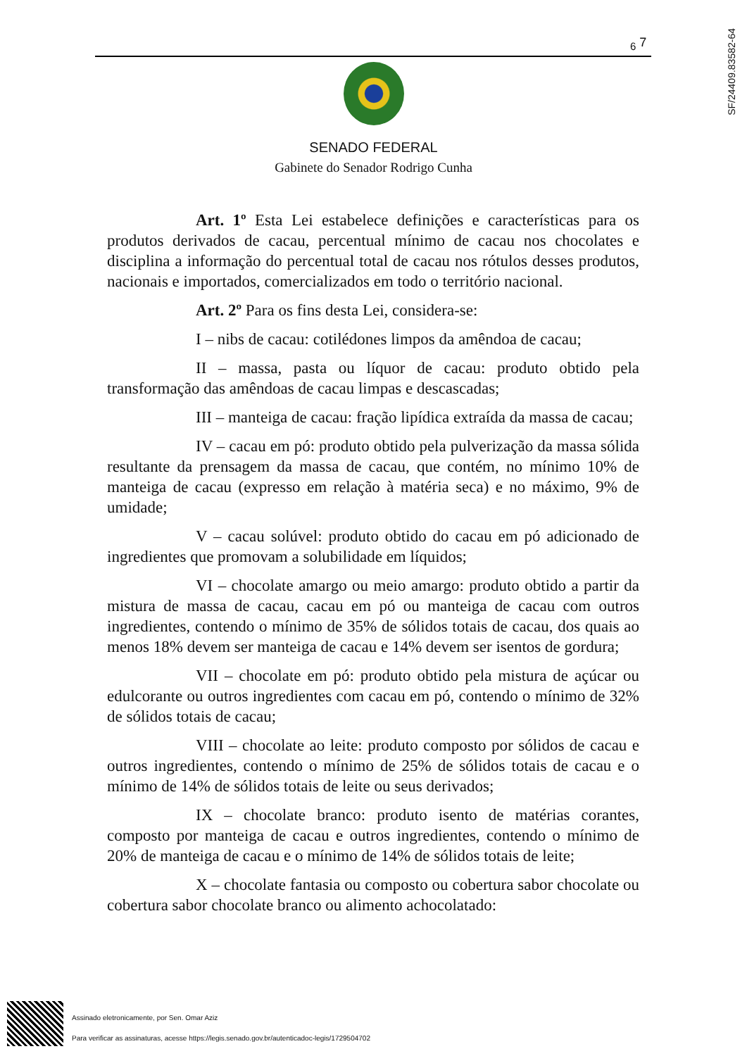SF/24409.83582-64
<sub>6</sub> 7
SENADO FEDERAL
Gabinete do Senador Rodrigo Cunha
Art. 1º Esta Lei estabelece definições e características para os produtos derivados de cacau, percentual mínimo de cacau nos chocolates e disciplina a informação do percentual total de cacau nos rótulos desses produtos, nacionais e importados, comercializados em todo o território nacional.
Art. 2º Para os fins desta Lei, considera-se:
I – nibs de cacau: cotilédones limpos da amêndoa de cacau;
II – massa, pasta ou líquor de cacau: produto obtido pela transformação das amêndoas de cacau limpas e descascadas;
III – manteiga de cacau: fração lipídica extraída da massa de cacau;
IV – cacau em pó: produto obtido pela pulverização da massa sólida resultante da prensagem da massa de cacau, que contém, no mínimo 10% de manteiga de cacau (expresso em relação à matéria seca) e no máximo, 9% de umidade;
V – cacau solúvel: produto obtido do cacau em pó adicionado de ingredientes que promovam a solubilidade em líquidos;
VI – chocolate amargo ou meio amargo: produto obtido a partir da mistura de massa de cacau, cacau em pó ou manteiga de cacau com outros ingredientes, contendo o mínimo de 35% de sólidos totais de cacau, dos quais ao menos 18% devem ser manteiga de cacau e 14% devem ser isentos de gordura;
VII – chocolate em pó: produto obtido pela mistura de açúcar ou edulcorante ou outros ingredientes com cacau em pó, contendo o mínimo de 32% de sólidos totais de cacau;
VIII – chocolate ao leite: produto composto por sólidos de cacau e outros ingredientes, contendo o mínimo de 25% de sólidos totais de cacau e o mínimo de 14% de sólidos totais de leite ou seus derivados;
IX – chocolate branco: produto isento de matérias corantes, composto por manteiga de cacau e outros ingredientes, contendo o mínimo de 20% de manteiga de cacau e o mínimo de 14% de sólidos totais de leite;
X – chocolate fantasia ou composto ou cobertura sabor chocolate ou cobertura sabor chocolate branco ou alimento achocolatado:
Assinado eletronicamente, por Sen. Omar Aziz
Para verificar as assinaturas, acesse https://legis.senado.gov.br/autenticadoc-legis/1729504702